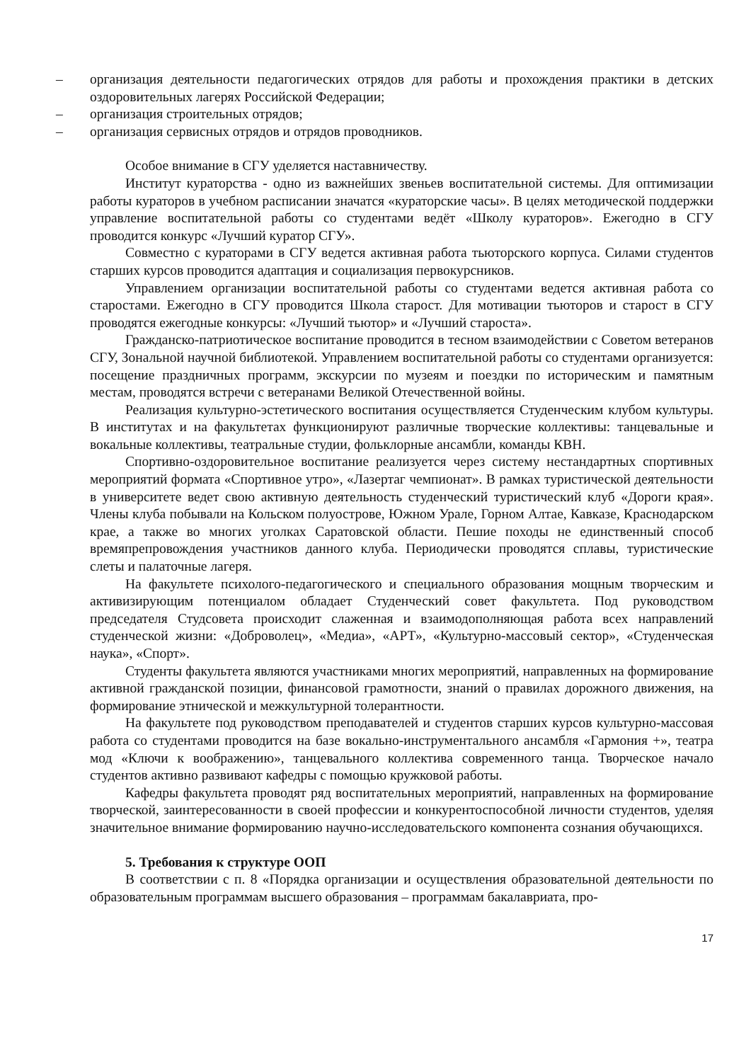– организация деятельности педагогических отрядов для работы и прохождения практики в детских оздоровительных лагерях Российской Федерации;
– организация строительных отрядов;
– организация сервисных отрядов и отрядов проводников.
Особое внимание в СГУ уделяется наставничеству.
Институт кураторства - одно из важнейших звеньев воспитательной системы. Для оптимизации работы кураторов в учебном расписании значатся «кураторские часы». В целях методической поддержки управление воспитательной работы со студентами ведёт «Школу кураторов». Ежегодно в СГУ проводится конкурс «Лучший куратор СГУ».
Совместно с кураторами в СГУ ведется активная работа тьюторского корпуса. Силами студентов старших курсов проводится адаптация и социализация первокурсников.
Управлением организации воспитательной работы со студентами ведется активная работа со старостами. Ежегодно в СГУ проводится Школа старост. Для мотивации тьюторов и старост в СГУ проводятся ежегодные конкурсы: «Лучший тьютор» и «Лучший староста».
Гражданско-патриотическое воспитание проводится в тесном взаимодействии с Советом ветеранов СГУ, Зональной научной библиотекой. Управлением воспитательной работы со студентами организуется: посещение праздничных программ, экскурсии по музеям и поездки по историческим и памятным местам, проводятся встречи с ветеранами Великой Отечественной войны.
Реализация культурно-эстетического воспитания осуществляется Студенческим клубом культуры. В институтах и на факультетах функционируют различные творческие коллективы: танцевальные и вокальные коллективы, театральные студии, фольклорные ансамбли, команды КВН.
Спортивно-оздоровительное воспитание реализуется через систему нестандартных спортивных мероприятий формата «Спортивное утро», «Лазертаг чемпионат». В рамках туристической деятельности в университете ведет свою активную деятельность студенческий туристический клуб «Дороги края». Члены клуба побывали на Кольском полуострове, Южном Урале, Горном Алтае, Кавказе, Краснодарском крае, а также во многих уголках Саратовской области. Пешие походы не единственный способ времяпрепровождения участников данного клуба. Периодически проводятся сплавы, туристические слеты и палаточные лагеря.
На факультете психолого-педагогического и специального образования мощным творческим и активизирующим потенциалом обладает Студенческий совет факультета. Под руководством председателя Студсовета происходит слаженная и взаимодополняющая работа всех направлений студенческой жизни: «Доброволец», «Медиа», «АРТ», «Культурно-массовый сектор», «Студенческая наука», «Спорт».
Студенты факультета являются участниками многих мероприятий, направленных на формирование активной гражданской позиции, финансовой грамотности, знаний о правилах дорожного движения, на формирование этнической и межкультурной толерантности.
На факультете под руководством преподавателей и студентов старших курсов культурно-массовая работа со студентами проводится на базе вокально-инструментального ансамбля «Гармония +», театра мод «Ключи к воображению», танцевального коллектива современного танца. Творческое начало студентов активно развивают кафедры с помощью кружковой работы.
Кафедры факультета проводят ряд воспитательных мероприятий, направленных на формирование творческой, заинтересованности в своей профессии и конкурентоспособной личности студентов, уделяя значительное внимание формированию научно-исследовательского компонента сознания обучающихся.
5. Требования к структуре ООП
В соответствии с п. 8 «Порядка организации и осуществления образовательной деятельности по образовательным программам высшего образования – программам бакалавриата, про-
17